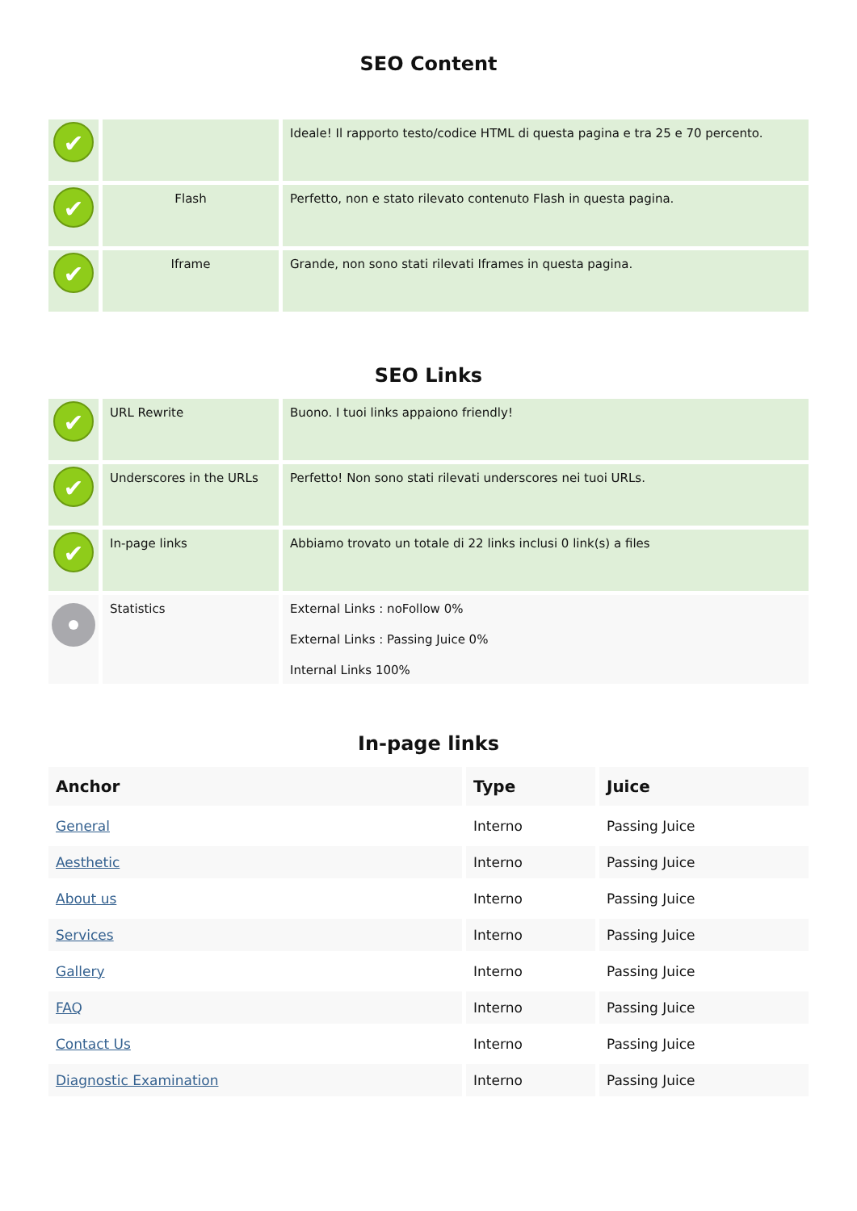SEO Content
| ✔ | | Ideale! Il rapporto testo/codice HTML di questa pagina e tra 25 e 70 percento. |
| ✔ | Flash | Perfetto, non e stato rilevato contenuto Flash in questa pagina. |
| ✔ | Iframe | Grande, non sono stati rilevati Iframes in questa pagina. |
SEO Links
| ✔ | URL Rewrite | Buono. I tuoi links appaiono friendly! |
| ✔ | Underscores in the URLs | Perfetto! Non sono stati rilevati underscores nei tuoi URLs. |
| ✔ | In-page links | Abbiamo trovato un totale di 22 links inclusi 0 link(s) a files |
| | Statistics | External Links : noFollow 0% External Links : Passing Juice 0% Internal Links 100% |
In-page links
| Anchor | Type | Juice |
| --- | --- | --- |
| General | Interno | Passing Juice |
| Aesthetic | Interno | Passing Juice |
| About us | Interno | Passing Juice |
| Services | Interno | Passing Juice |
| Gallery | Interno | Passing Juice |
| FAQ | Interno | Passing Juice |
| Contact Us | Interno | Passing Juice |
| Diagnostic Examination | Interno | Passing Juice |